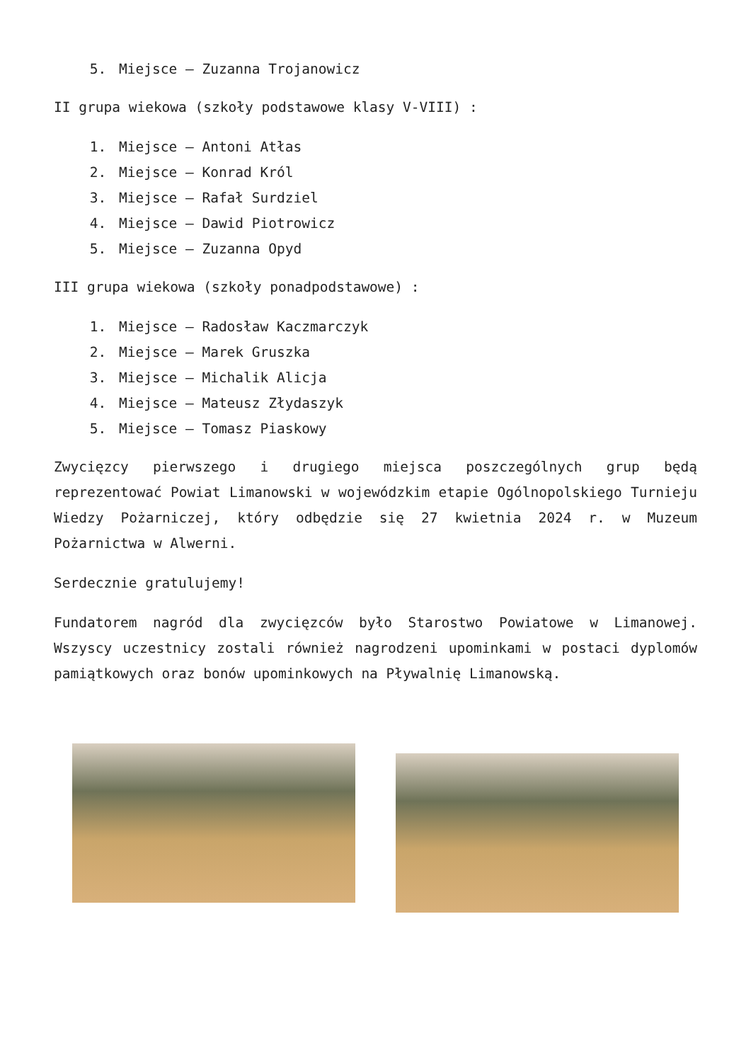5. Miejsce – Zuzanna Trojanowicz
II grupa wiekowa (szkoły podstawowe klasy V-VIII) :
1. Miejsce – Antoni Atłas
2. Miejsce – Konrad Król
3. Miejsce – Rafał Surdziel
4. Miejsce – Dawid Piotrowicz
5. Miejsce – Zuzanna Opyd
III grupa wiekowa (szkoły ponadpodstawowe) :
1. Miejsce – Radosław Kaczmarczyk
2. Miejsce – Marek Gruszka
3. Miejsce – Michalik Alicja
4. Miejsce – Mateusz Złydaszyk
5. Miejsce – Tomasz Piaskowy
Zwycięzcy pierwszego i drugiego miejsca poszczególnych grup będą reprezentować Powiat Limanowski w wojewódzkim etapie Ogólnopolskiego Turnieju Wiedzy Pożarniczej, który odbędzie się 27 kwietnia 2024 r. w Muzeum Pożarnictwa w Alwerni.
Serdecznie gratulujemy!
Fundatorem nagród dla zwycięzców było Starostwo Powiatowe w Limanowej. Wszyscy uczestnicy zostali również nagrodzeni upominkami w postaci dyplomów pamiątkowych oraz bonów upominkowych na Pływalnię Limanowską.